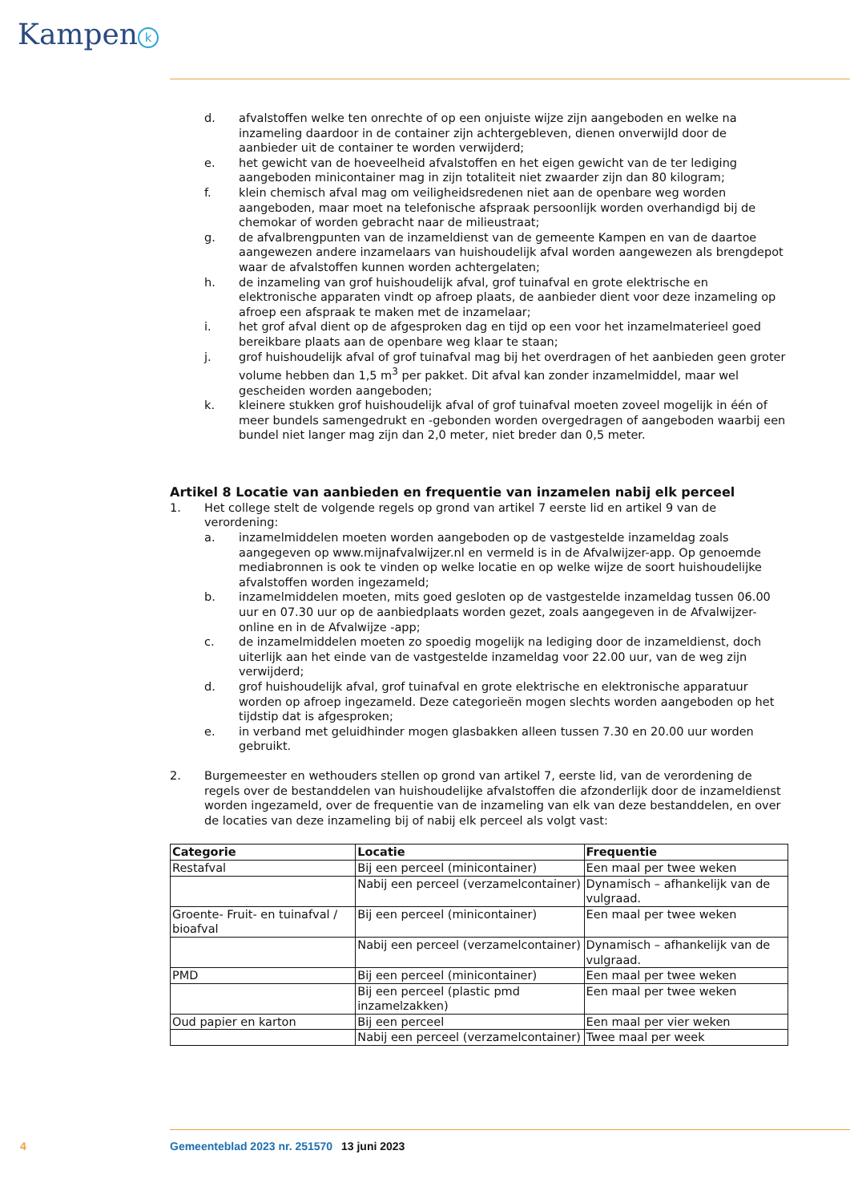Kampen k
d. afvalstoffen welke ten onrechte of op een onjuiste wijze zijn aangeboden en welke na inzameling daardoor in de container zijn achtergebleven, dienen onverwijld door de aanbieder uit de container te worden verwijderd;
e. het gewicht van de hoeveelheid afvalstoffen en het eigen gewicht van de ter lediging aangeboden minicontainer mag in zijn totaliteit niet zwaarder zijn dan 80 kilogram;
f. klein chemisch afval mag om veiligheidsredenen niet aan de openbare weg worden aangeboden, maar moet na telefonische afspraak persoonlijk worden overhandigd bij de chemokar of worden gebracht naar de milieustraat;
g. de afvalbrengpunten van de inzameldienst van de gemeente Kampen en van de daartoe aangewezen andere inzamelaars van huishoudelijk afval worden aangewezen als brengdepot waar de afvalstoffen kunnen worden achtergelaten;
h. de inzameling van grof huishoudelijk afval, grof tuinafval en grote elektrische en elektronische apparaten vindt op afroep plaats, de aanbieder dient voor deze inzameling op afroep een afspraak te maken met de inzamelaar;
i. het grof afval dient op de afgesproken dag en tijd op een voor het inzamelmaterieel goed bereikbare plaats aan de openbare weg klaar te staan;
j. grof huishoudelijk afval of grof tuinafval mag bij het overdragen of het aanbieden geen groter volume hebben dan 1,5 m<sup>3</sup> per pakket. Dit afval kan zonder inzamelmiddel, maar wel gescheiden worden aangeboden;
k. kleinere stukken grof huishoudelijk afval of grof tuinafval moeten zoveel mogelijk in één of meer bundels samengedrukt en -gebonden worden overgedragen of aangeboden waarbij een bundel niet langer mag zijn dan 2,0 meter, niet breder dan 0,5 meter.
Artikel 8 Locatie van aanbieden en frequentie van inzamelen nabij elk perceel
1. Het college stelt de volgende regels op grond van artikel 7 eerste lid en artikel 9 van de verordening:
a. inzamelmiddelen moeten worden aangeboden op de vastgestelde inzameldag zoals aangegeven op www.mijnafvalwijzer.nl en vermeld is in de Afvalwijzer-app. Op genoemde mediabronnen is ook te vinden op welke locatie en op welke wijze de soort huishoudelijke afvalstoffen worden ingezameld;
b. inzamelmiddelen moeten, mits goed gesloten op de vastgestelde inzameldag tussen 06.00 uur en 07.30 uur op de aanbiedplaats worden gezet, zoals aangegeven in de Afvalwijzer-online en in de Afvalwijze -app;
c. de inzamelmiddelen moeten zo spoedig mogelijk na lediging door de inzameldienst, doch uiterlijk aan het einde van de vastgestelde inzameldag voor 22.00 uur, van de weg zijn verwijderd;
d. grof huishoudelijk afval, grof tuinafval en grote elektrische en elektronische apparatuur worden op afroep ingezameld. Deze categorieën mogen slechts worden aangeboden op het tijdstip dat is afgesproken;
e. in verband met geluidhinder mogen glasbakken alleen tussen 7.30 en 20.00 uur worden gebruikt.
2. Burgemeester en wethouders stellen op grond van artikel 7, eerste lid, van de verordening de regels over de bestanddelen van huishoudelijke afvalstoffen die afzonderlijk door de inzameldienst worden ingezameld, over de frequentie van de inzameling van elk van deze bestanddelen, en over de locaties van deze inzameling bij of nabij elk perceel als volgt vast:
| Categorie | Locatie | Frequentie |
| --- | --- | --- |
| Restafval | Bij een perceel (minicontainer) | Een maal per twee weken |
| | Nabij een perceel (verzamelcontainer) | Dynamisch – afhankelijk van de vulgraad. |
| Groente- Fruit- en tuinafval / bioafval | Bij een perceel (minicontainer) | Een maal per twee weken |
| | Nabij een perceel (verzamelcontainer) | Dynamisch – afhankelijk van de vulgraad. |
| PMD | Bij een perceel (minicontainer) | Een maal per twee weken |
| | Bij een perceel (plastic pmd inzamelzakken) | Een maal per twee weken |
| Oud papier en karton | Bij een perceel | Een maal per vier weken |
| | Nabij een perceel (verzamelcontainer) | Twee maal per week |
4 Gemeenteblad 2023 nr. 251570 13 juni 2023